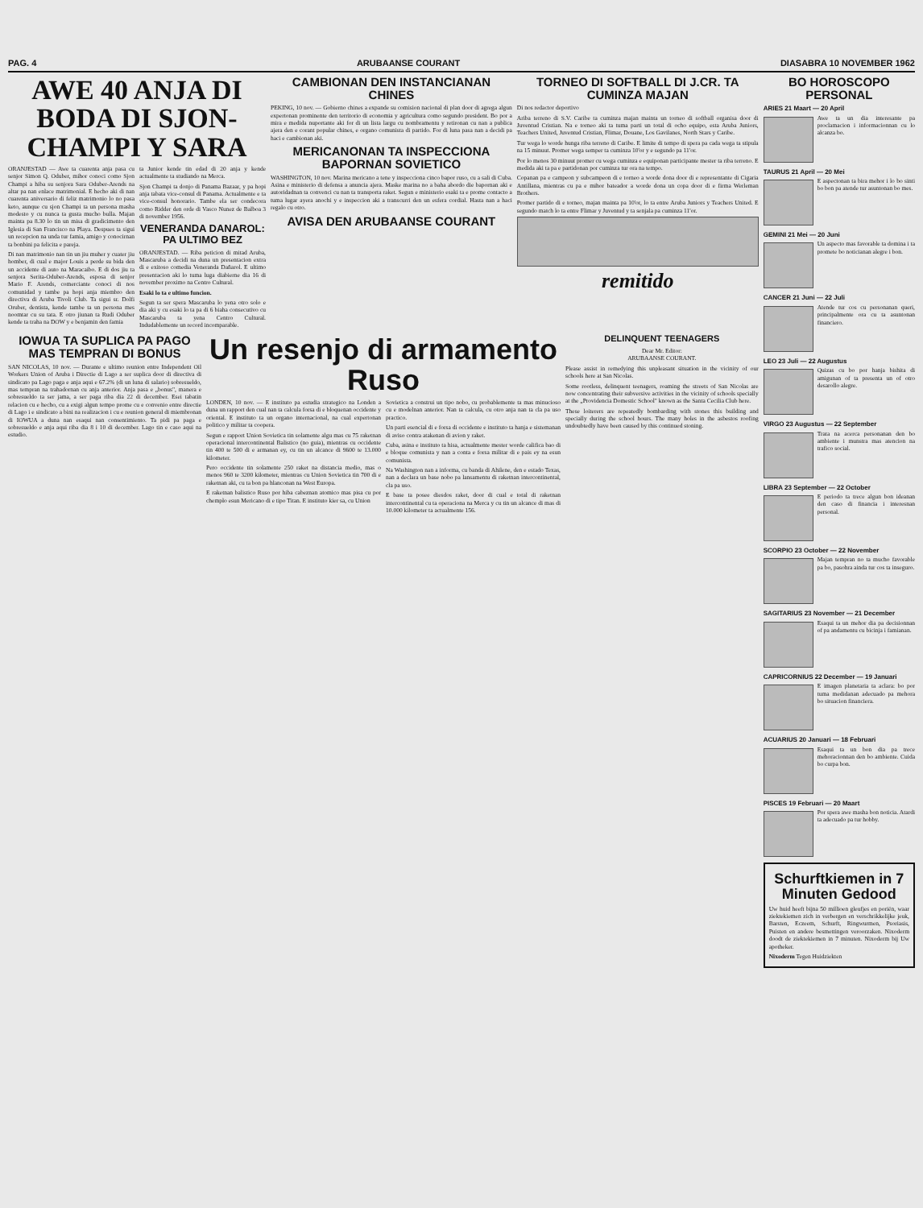PAG. 4 ARUBAANSE COURANT DIASABRA 10 NOVEMBER 1962
AWE 40 ANJA DI BODA DI SJON-CHAMPI Y SARA
ORANJESTAD — Awe ta cuarenta anja pasa cu senjor Simon Q. Oduber, mihor conoci como Sjon Champi a hiba su senjora Sara Oduber-Arends na altar pa nan enlace matrimonial. E hecho aki di nan cuarenta aniversario di feliz matrimonio lo no pasa keto, aunque cu sjon Champi ta un persona masha modesto y cu nunca ta gusta mucho bulla. Majan mainta pa 8.30 lo tin un misa di gradicimento den Iglesia di San Francisco na Playa. Despues ta sigui un recepcion na unda tur famia, amigo y conocirnan ta bonbini pa felicita e pareja.
Di nan matrimonio nan tin un jiu muher y cuater jiu homber, di cual e major Louis a perde su bida den un accidente di auto na Maracaibo. E di dos jiu ta senjora Serita-Oduber-Arends, esposa di senjor Mario F. Arends, comerciante conoci di nos comunidad y tambe pa hopi anja miembro den directiva di Aruba Tivoli Club. Ta sigui sr. Dolfi Oruber, dentista, kende tambe ta un persona mes noomtar cu su tata. E otro jiunan ta Rudi Oduber kende ta traha na DOW y e benjamin den famia
ta Junior kende tin edad di 20 anja y kende actualmente ta studiando na Merca.
Sjon Champi ta donjo di Panama Bazaar, y pa hopi anja tabata vice-consul di Panama. Actualmente e ta vice-consul honorario. Tambe ela ser condecora como Ridder den orde di Vasco Nunez de Balboa 3 di november 1956.
VENERANDA DANAROL: PA ULTIMO BEZ
ORANJESTAD. — Riba peticion di mitad Aruba, Mascaruba a decidi na duna un presentacion extra di e exitoso comedia Veneranda Dañarol. E ultimo presentacion aki lo tuma luga diabierne dia 16 di november proximo na Centro Cultural.
Esaki lo ta e ultimo funcion.
Segun ta ser spera Mascaruba lo yena otro solo e dia aki y cu esaki lo ta pa di 6 biaha consecutivo cu Mascaruba ta yena Centro Cultural. Indudablemente un record incomparable.
CAMBIONAN DEN INSTANCIANAN CHINES
PEKING, 10 nov. — Gobierno chines a expande su comision nacional di plan door di agrega algun expertonan prominente den territorio di economia y agricultura como segundo president. Bo por a mira e medida nuportante aki for di un lista largu cu nombramentu y retironan cu nan a publica ajera den e corant popular chines, e organo comunista di partido. For di luna pasa nan a decidi pa haci e cambionan aki.
MERICANONAN TA INSPECCIONA BAPORNAN SOVIETICO
WASHINGTON, 10 nov. Marina mericano a tene y inspecciona cinco bapor ruso, cu a sali di Cuba. Asina e ministerio di defensa a anuncia ajera. Maske marina no a baha abordo die bapornan aki e autoridadnan ta convenci cu nan ta transporta raket. Segun e ministerio esaki ta e prome contacto a tuma lugar ayera anochi y e inspeccion aki a transcurri den un esfera cordial. Hasta nan a haci regalo cu otro.
AVISA DEN ARUBAANSE COURANT
TORNEO DI SOFTBALL DI J.CR. TA CUMINZA MAJAN
Di nos redactor deportivo
Ariba terreno di S.V. Caribe ta cuminza majan mainta un torneo di softball organisa door di Juventud Cristian. Na e torneo aki ta tuma parti un total di ocho equipo, esta Aruba Juniors, Teachers United, Juventud Cristian, Flimar, Douane, Los Gavilanes, North Stars y Caribe.
Tur wega lo worde hunga riba terreno di Caribe. E limite di tempo di spera pa cada wega ta stipula na 15 minuut. Promer wega semper ta cuminza 10'or y e segundo pa 11'or.
Por lo menos 30 minuut promer cu wega cuminza e equiponan participante mester ta riba terreno. E medida aki ta pa e partidonan por cuminza tur ora na tempo.
Copanan pa e campeon y subcampeon di e torneo a worde dona door di e representante di Cigaria Antillana, mientras cu pa e mihor bateador a worde dona un copa door di e firma Werleman Brothers.
Promer partido di e torneo, majan mainta pa 10'or, lo ta entre Aruba Juniors y Teachers United. E segundo match lo ta entre Flimar y Juventud y ta senjala pa cuminza 11'or.
remitido
IOWUA TA SUPLICA PA PAGO MAS TEMPRAN DI BONUS
SAN NICOLAS, 10 nov. — Durante e ultimo reunion entre Independent Oil Workers Union of Aruba i Directie di Lago a ser suplica door di directiva di sindicato pa Lago paga e anja aqui e 67.2% (di un luna di salario) sobresueldo, mas tempran na trahadornan cu anja anterior. Anja pasa e „bonus", manera e sobresueldo ta ser jama, a ser paga riba dia 22 di december. Esei tabatin relacion cu e hecho, cu a exigi algun tempo prome cu e convenio entre directie di Lago i e sindicato a bini na realizacion i cu e reunion general di miembronan di IOWUA a duna nan esaqui nan consentimiento. Ta pidi pa paga e sobresueldo e anja aqui riba dia 8 i 10 di december. Lago tin e caso aqui na estudio.
Un resenjo di armamento Ruso
LONDEN, 10 nov. — E instituto pa estudia strategico na Londen a duna un rapport den cual nan ta calcula forsa di e bloquenan occidente y oriental. E instituto ta un organo internacional, na cual expertonan politico y militar ta coopera.
Segun e rapport Union Sovietica tin solamente algu mas cu 75 raketnan operacional intercontinental Balistico (no guia), mientras cu occidente tin 400 te 500 di e armanan ey, cu tin un alcance di 9600 te 13.000 kilometer.
Pero occidente tin solamente 250 raket na distancia medio, mas o menos 960 te 3200 kilometer, mientras cu Union Sovietica tin 700 di e raketnan aki, cu ta bon pa hlanconan na West Europa.
E raketnan balistico Ruso por hiba cabeznan atomico mas pisa cu por chemplo esun Mericano di e tipo Titan. E instituto kier sa, cu Union
Sovietica a construi un tipo nobo, cu probablemente ta mas minucioso cu e modelnan anterior. Nan ta calcula, cu otro anja nan ta cla pa uso practico.
Un parti esencial di e forsa di occidente e instituto ta hanja e sistemanan di aviso contra atakenan di avion y raket.
Cuba, asina e instituto ta hisa, actualmente mester worde califica bao di e bloque comunista y nan a conta e forsa militar di e pais ey na esun comunista.
Na Washington nan a informa, cu banda di Ahilene, den e estado Texas, nan a declara un base nobo pa lansamentu di raketnan intercontinental, cla pa uso.
E base ta posee diesdos raket, door di cual e total di raketnan intercontinental cu ta operaciona na Merca y cu tin un alcance di mas di 10.000 kilometer ta actualmente 156.
DELINQUENT TEENAGERS
Dear Mr. Editor:
ARUBAANSE COURANT.
Please assist in remedying this unpleasant situation in the vicinity of our schools here at San Nicolas.
Some rootless, delinquent teenagers, roaming the streets of San Nicolas are now concentrating their subversive activities in the vicinity of schools specially at the „Providencia Domestic School" known as the Santa Cecilia Club here.
These loiterers are repeatedly bombarding with stones this building and specially during the school hours. The many holes in the asbestos roofing undoubtedly have been caused by this continued stoning.
BO HOROSCOPO PERSONAL
ARIES 21 Maart — 20 April
Awe ta un dia interesante pa proclamacion i informacionnan cu lo alcanza bo.
TAURUS 21 April — 20 Mei
E aspectonan ta bira mehor i lo bo sinti bo bon pa atende tur asuntonan bo mes.
GEMINI 21 Mei — 20 Juni
Un aspecto mas favorable ta domina i ta promete bo noticianan alegre i bon.
CANCER 21 Juni — 22 Juli
Atende tur cos cu personanan queri, principalmente ora cu ta asuntonan financiero.
LEO 23 Juli — 22 Augustus
Quizas cu bo por hanja bishita di amigunan of ta presenta un of otro desarollo alegre.
VIRGO 23 Augustus — 22 September
Trata na acerca personanan den bo ambiente i munstra mas atencion na trafico social.
LIBRA 23 September — 22 October
E periodo ta trece algun bon ideanan den caso di financia i interesnan personal.
SCORPIO 23 October — 22 November
Majan tempran no ta mucho favorable pa bo, pasohra ainda tur cos ta inseguro.
SAGITARIUS 23 November — 21 December
Esaqui ta un mehor dia pa decisionnan of pa andamentu cu bicinja i famianan.
CAPRICORNIUS 22 December — 19 Januari
E imagen planetaria ta aclara: bo por tuma medidanan adecuado pa mehora bo situacion financiera.
ACUARIUS 20 Januari — 18 Februari
Esaqui ta un bon dia pa trece mehoracionnan den bo ambiente. Cuida bo curpa bon.
PISCES 19 Februari — 20 Maart
Por spera awe masha bon noticia. Atardi ta adecuado pa tur hobby.
Schurftkiemen in 7 Minuten Gedood
Uw huid heeft bijna 50 millioen gleufjes en poriën, waar ziektekiemen zich in verbergen en verschrikkelijke jeuk, Barsten, Eczeem, Schurft, Ringwurmen, Psoriasis, Puisten en andere besmettingen veroorzaken. Nixoderm doodt de ziektekiemen in 7 minuten. Nixoderm bij Uw apotheker.
Nixoderm Tegen Huidziekten